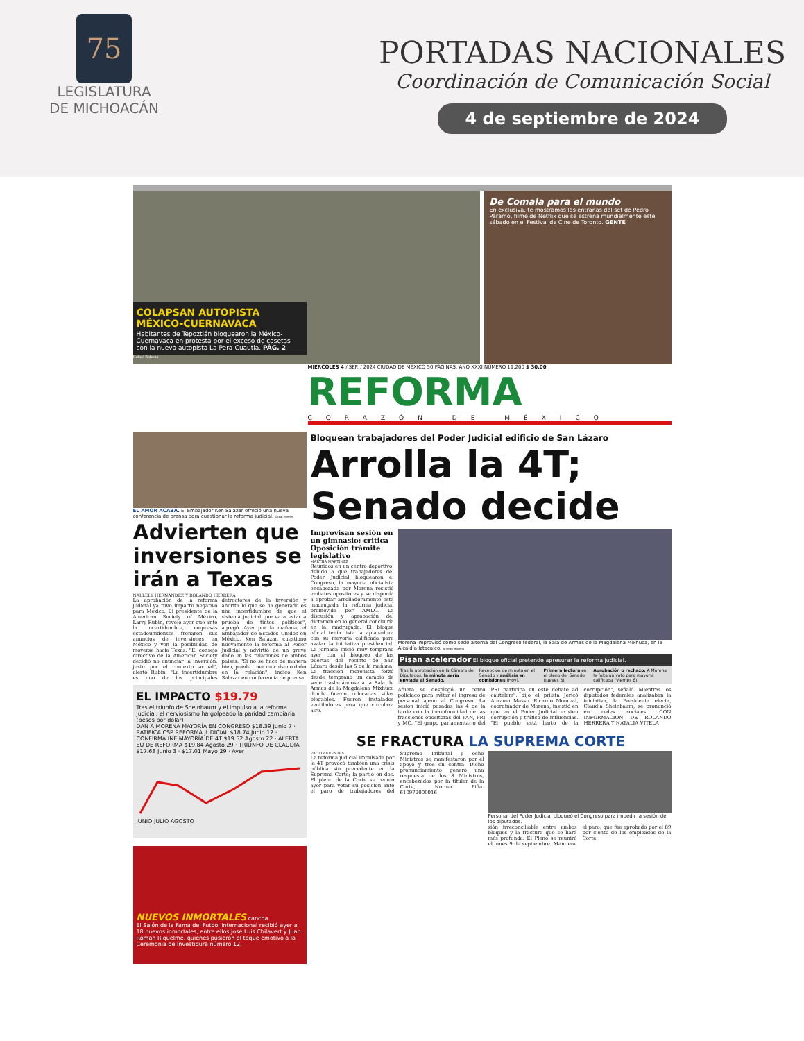75
LEGISLATURA
DE MICHOACÁN
PORTADAS NACIONALES
Coordinación de Comunicación Social
4 de septiembre de 2024
COLAPSAN AUTOPISTA MÉXICO-CUERNAVACA
Habitantes de Tepoztlán bloquearon la México-Cuernavaca en protesta por el exceso de casetas con la nueva autopista La Pera-Cuautla. PÁG. 2
Rafael Bahena
De Comala para el mundo
En exclusiva, te mostramos las entrañas del set de Pedro Páramo, filme de Netflix que se estrena mundialmente este sábado en el Festival de Cine de Toronto. GENTE
MIÉRCOLES 4 / SEP. / 2024 CIUDAD DE MÉXICO 50 PÁGINAS, AÑO XXXI NÚMERO 11,200 $ 30.00
REFORMA
CORAZÓN DE MÉXICO
EL AMOR ACABA. El Embajador Ken Salazar ofreció una nueva conferencia de prensa para cuestionar la reforma judicial. Óscar Mireles
Advierten que inversiones se irán a Texas
NALLELY HERNÁNDEZ Y ROLANDO HERRERA
La aprobación de la reforma judicial ya tuvo impacto negativo para México. El presidente de la American Society of México, Larry Rubin, reveló ayer que ante la incertidumbre, empresas estadounidenses frenaron sus anuncios de inversiones en México y ven la posibilidad de moverse hacia Texas. "El consejo directivo de la American Society decidió no anunciar la inversión, justo por el contexto actual", alertó Rubin. "La incertidumbre es uno de los principales detractores de la inversión y ahorita lo que se ha generado es una incertidumbre de que el sistema judicial que va a estar a prueba de tintes políticos", agregó. Ayer por la mañana, el Embajador de Estados Unidos en México, Ken Salazar, cuestionó nuevamente la reforma al Poder Judicial y advirtió de un grave daño en las relaciones de ambos países. "Si no se hace de manera bien, puede traer muchísimo daño en la relación", indicó Ken Salazar en conferencia de prensa.
EL IMPACTO $19.79
Tras el triunfo de Sheinbaum y el impulso a la reforma judicial, el nerviosismo ha golpeado la paridad cambiaria. (pesos por dólar)
DAN A MORENA MAYORÍA EN CONGRESO $18.39 Junio 7 · RATIFICA CSP REFORMA JUDICIAL $18.74 Junio 12 · CONFIRMA INE MAYORÍA DE 4T $19.52 Agosto 22 · ALERTA EU DE REFORMA $19.84 Agosto 29 · TRIUNFO DE CLAUDIA $17.68 Junio 3 · $17.01 Mayo 29 · Ayer
JUNIO JULIO AGOSTO
NUEVOS INMORTALES cancha
El Salón de la Fama del Futbol internacional recibió ayer a 18 nuevos inmortales, entre ellos José Luis Chilavert y Juan Román Riquelme, quienes pusieron el toque emotivo a la Ceremonia de Investidura número 12.
Bloquean trabajadores del Poder Judicial edificio de San Lázaro
Arrolla la 4T; Senado decide
Improvisan sesión en un gimnasio; critica Oposición trámite legislativo
MARTHA MARTÍNEZ
Reunidos en un centro deportivo, debido a que trabajadores del Poder Judicial bloquearon el Congreso, la mayoría oficialista encabezada por Morena resistió embates opositores y se disponía a aprobar arrolladoramente esta madrugada la reforma judicial promovida por AMLO. La discusión y aprobación del dictamen en lo general concluiría en la madrugada. El bloque oficial tenía lista la aplanadora con su mayoría calificada para avalar la iniciativa presidencial. La jornada inició muy temprano ayer con el bloqueo de las puertas del recinto de San Lázaro desde las 5 de la mañana. La fracción morenista forzó desde temprano un cambio de sede trasladándose a la Sala de Armas de la Magdalena Mixhuca donde fueron colocadas sillas plegables. Fueron instalados ventiladores para que circulara aire.
Morena improvisó como sede alterna del Congreso federal, la Sala de Armas de la Magdalena Mixhuca, en la Alcaldía Iztacalco. Alfredo Moreno
Pisan acelerador El bloque oficial pretende apresurar la reforma judicial.
Tras la aprobación en la Cámara de Diputados, la minuta sería enviada al Senado.
Recepción de minuta en el Senado y análisis en comisiones (Hoy).
Primera lectura en el pleno del Senado (Jueves 5).
Aprobación o rechazo. A Morena le falta un voto para mayoría calificada (Viernes 6).
Afuera se desplegó un cerco policiaco para evitar el ingreso de personal ajeno al Congreso. La sesión inició pasadas las 4 de la tarde con la inconformidad de las fracciones opositoras del PAN, PRI y MC. "El grupo parlamentario del PRI participa en este debate ad cautelam", dijo el priista Jericó Abramo Masso. Ricardo Monreal, coordinador de Morena, insistió en que en el Poder Judicial existen corrupción y tráfico de influencias. "El pueblo está harto de la corrupción", señaló. Mientras los diputados federales analizaban la iniciativa, la Presidenta electa, Claudia Sheinbaum, se pronunció en redes sociales. CON INFORMACIÓN DE ROLANDO HERRERA Y NATALIA VITELA
SE FRACTURA LA SUPREMA CORTE
VÍCTOR FUENTES
La reforma judicial impulsada por la 4T provocó también una crisis pública sin precedente en la Suprema Corte; la partió en dos. El pleno de la Corte se reunió ayer para votar su posición ante el paro de trabajadores del Supremo Tribunal y ocho Ministros se manifestaron por el apoyo y tres en contra. Dicho pronunciamiento generó una respuesta de los 8 Ministros, encabezados por la titular de la Corte, Norma Piña. 610972000016
Personal del Poder Judicial bloqueó el Congreso para impedir la sesión de los diputados.
sión irreconciliable entre ambos bloques y la fractura que se hará más profunda. El Pleno se reunirá el lunes 9 de septiembre. Mantiene el paro, que fue aprobado por el 89 por ciento de los empleados de la Corte.